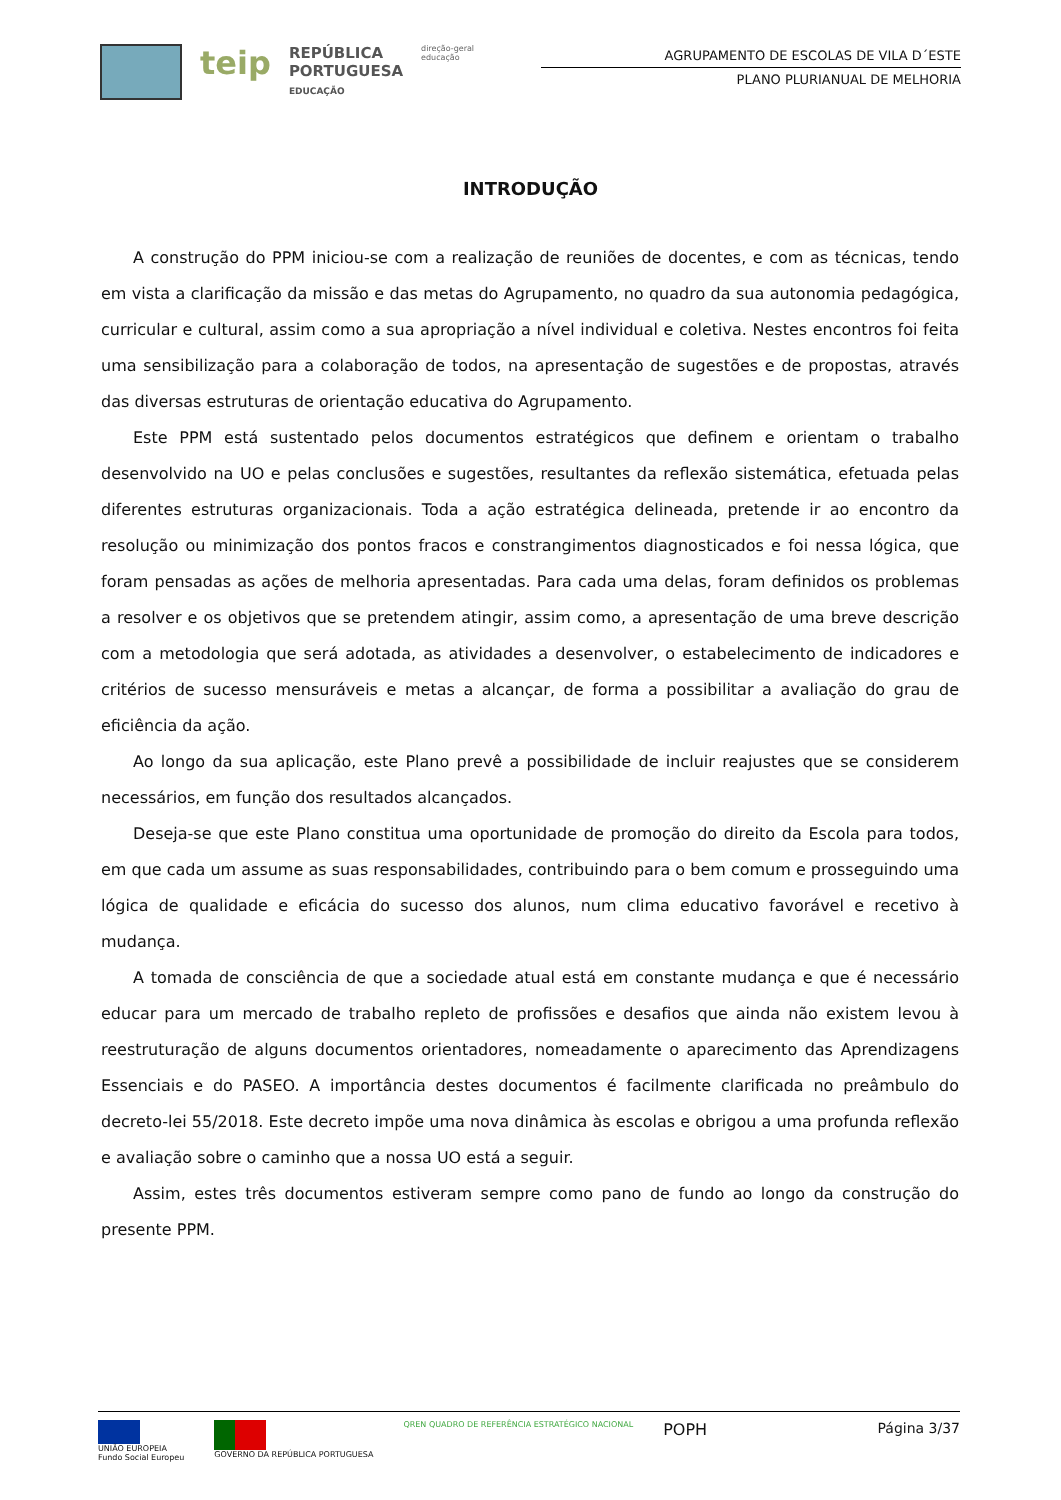teip REPÚBLICA
PORTUGUESA
EDUCAÇÃO direção-geral
educação
AGRUPAMENTO DE ESCOLAS DE VILA D´ESTE
PLANO PLURIANUAL DE MELHORIA
INTRODUÇÃO
A construção do PPM iniciou-se com a realização de reuniões de docentes, e com as técnicas, tendo em vista a clarificação da missão e das metas do Agrupamento, no quadro da sua autonomia pedagógica, curricular e cultural, assim como a sua apropriação a nível individual e coletiva. Nestes encontros foi feita uma sensibilização para a colaboração de todos, na apresentação de sugestões e de propostas, através das diversas estruturas de orientação educativa do Agrupamento.
Este PPM está sustentado pelos documentos estratégicos que definem e orientam o trabalho desenvolvido na UO e pelas conclusões e sugestões, resultantes da reflexão sistemática, efetuada pelas diferentes estruturas organizacionais. Toda a ação estratégica delineada, pretende ir ao encontro da resolução ou minimização dos pontos fracos e constrangimentos diagnosticados e foi nessa lógica, que foram pensadas as ações de melhoria apresentadas. Para cada uma delas, foram definidos os problemas a resolver e os objetivos que se pretendem atingir, assim como, a apresentação de uma breve descrição com a metodologia que será adotada, as atividades a desenvolver, o estabelecimento de indicadores e critérios de sucesso mensuráveis e metas a alcançar, de forma a possibilitar a avaliação do grau de eficiência da ação.
Ao longo da sua aplicação, este Plano prevê a possibilidade de incluir reajustes que se considerem necessários, em função dos resultados alcançados.
Deseja-se que este Plano constitua uma oportunidade de promoção do direito da Escola para todos, em que cada um assume as suas responsabilidades, contribuindo para o bem comum e prosseguindo uma lógica de qualidade e eficácia do sucesso dos alunos, num clima educativo favorável e recetivo à mudança.
A tomada de consciência de que a sociedade atual está em constante mudança e que é necessário educar para um mercado de trabalho repleto de profissões e desafios que ainda não existem levou à reestruturação de alguns documentos orientadores, nomeadamente o aparecimento das Aprendizagens Essenciais e do PASEO. A importância destes documentos é facilmente clarificada no preâmbulo do decreto-lei 55/2018. Este decreto impõe uma nova dinâmica às escolas e obrigou a uma profunda reflexão e avaliação sobre o caminho que a nossa UO está a seguir.
Assim, estes três documentos estiveram sempre como pano de fundo ao longo da construção do presente PPM.
UNIÃO EUROPEIA
Fundo Social Europeu GOVERNO DA REPÚBLICA PORTUGUESA QREN QUADRO DE REFERÊNCIA ESTRATÉGICO NACIONAL POPH
Página 3/37